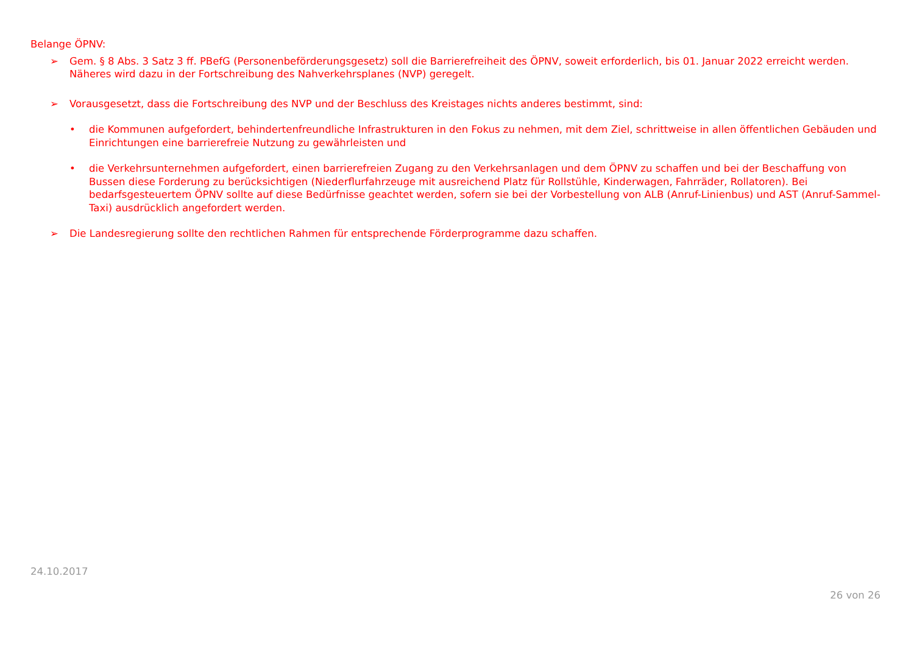Belange ÖPNV:
➢ Gem. § 8 Abs. 3 Satz 3 ff. PBefG (Personenbeförderungsgesetz) soll die Barrierefreiheit des ÖPNV, soweit erforderlich, bis 01. Januar 2022 erreicht werden. Näheres wird dazu in der Fortschreibung des Nahverkehrsplanes (NVP) geregelt.
➢ Vorausgesetzt, dass die Fortschreibung des NVP und der Beschluss des Kreistages nichts anderes bestimmt, sind:
• die Kommunen aufgefordert, behindertenfreundliche Infrastrukturen in den Fokus zu nehmen, mit dem Ziel, schrittweise in allen öffentlichen Gebäuden und Einrichtungen eine barrierefreie Nutzung zu gewährleisten und
• die Verkehrsunternehmen aufgefordert, einen barrierefreien Zugang zu den Verkehrsanlagen und dem ÖPNV zu schaffen und bei der Beschaffung von Bussen diese Forderung zu berücksichtigen (Niederflurfahrzeuge mit ausreichend Platz für Rollstühle, Kinderwagen, Fahrräder, Rollatoren). Bei bedarfsgesteuertem ÖPNV sollte auf diese Bedürfnisse geachtet werden, sofern sie bei der Vorbestellung von ALB (Anruf-Linienbus) und AST (Anruf-Sammel-Taxi) ausdrücklich angefordert werden.
➢ Die Landesregierung sollte den rechtlichen Rahmen für entsprechende Förderprogramme dazu schaffen.
24.10.2017
26 von 26